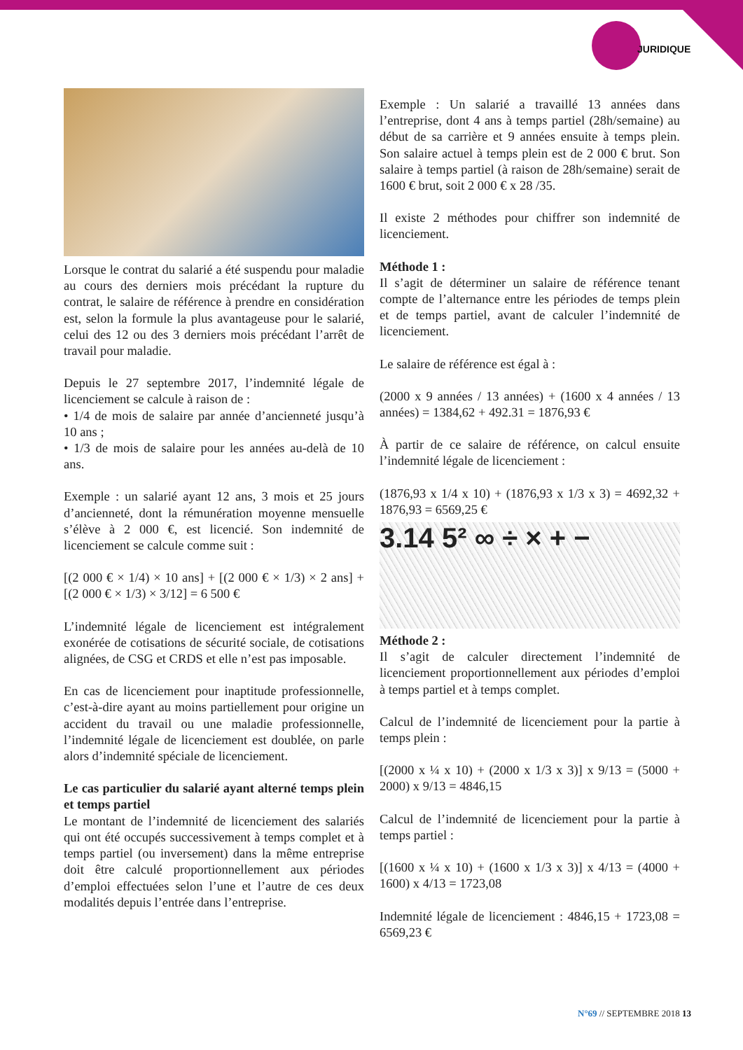JURIDIQUE
Lorsque le contrat du salarié a été suspendu pour maladie au cours des derniers mois précédant la rupture du contrat, le salaire de référence à prendre en considération est, selon la formule la plus avantageuse pour le salarié, celui des 12 ou des 3 derniers mois précédant l’arrêt de travail pour maladie.
Depuis le 27 septembre 2017, l’indemnité légale de licenciement se calcule à raison de :
• 1/4 de mois de salaire par année d’ancienneté jusqu’à 10 ans ;
• 1/3 de mois de salaire pour les années au-delà de 10 ans.
Exemple : un salarié ayant 12 ans, 3 mois et 25 jours d’ancienneté, dont la rémunération moyenne mensuelle s’élève à 2 000 €, est licencié. Son indemnité de licenciement se calcule comme suit :
[(2 000 € × 1/4) × 10 ans] + [(2 000 € × 1/3) × 2 ans] + [(2 000 € × 1/3) × 3/12] = 6 500 €
L’indemnité légale de licenciement est intégralement exonérée de cotisations de sécurité sociale, de cotisations alignées, de CSG et CRDS et elle n’est pas imposable.
En cas de licenciement pour inaptitude professionnelle, c’est-à-dire ayant au moins partiellement pour origine un accident du travail ou une maladie professionnelle, l’indemnité légale de licenciement est doublée, on parle alors d’indemnité spéciale de licenciement.
Le cas particulier du salarié ayant alterné temps plein et temps partiel
Le montant de l’indemnité de licenciement des salariés qui ont été occupés successivement à temps complet et à temps partiel (ou inversement) dans la même entreprise doit être calculé proportionnellement aux périodes d’emploi effectuées selon l’une et l’autre de ces deux modalités depuis l’entrée dans l’entreprise.
Exemple : Un salarié a travaillé 13 années dans l’entreprise, dont 4 ans à temps partiel (28h/semaine) au début de sa carrière et 9 années ensuite à temps plein. Son salaire actuel à temps plein est de 2 000 € brut. Son salaire à temps partiel (à raison de 28h/semaine) serait de 1600 € brut, soit 2 000 € x 28 /35.
Il existe 2 méthodes pour chiffrer son indemnité de licenciement.
Méthode 1 :
Il s’agit de déterminer un salaire de référence tenant compte de l’alternance entre les périodes de temps plein et de temps partiel, avant de calculer l’indemnité de licenciement.
Le salaire de référence est égal à :
(2000 x 9 années / 13 années) + (1600 x 4 années / 13 années) = 1384,62 + 492.31 = 1876,93 €
À partir de ce salaire de référence, on calcul ensuite l’indemnité légale de licenciement :
(1876,93 x 1/4 x 10) + (1876,93 x 1/3 x 3) = 4692,32 + 1876,93 = 6569,25 €
3.14 5² ∞ ÷ × + −
Méthode 2 :
Il s’agit de calculer directement l’indemnité de licenciement proportionnellement aux périodes d’emploi à temps partiel et à temps complet.
Calcul de l’indemnité de licenciement pour la partie à temps plein :
[(2000 x ¼ x 10) + (2000 x 1/3 x 3)] x 9/13 = (5000 + 2000) x 9/13 = 4846,15
Calcul de l’indemnité de licenciement pour la partie à temps partiel :
[(1600 x ¼ x 10) + (1600 x 1/3 x 3)] x 4/13 = (4000 + 1600) x 4/13 = 1723,08
Indemnité légale de licenciement : 4846,15 + 1723,08 = 6569,23 €
N°69 // SEPTEMBRE 2018 13